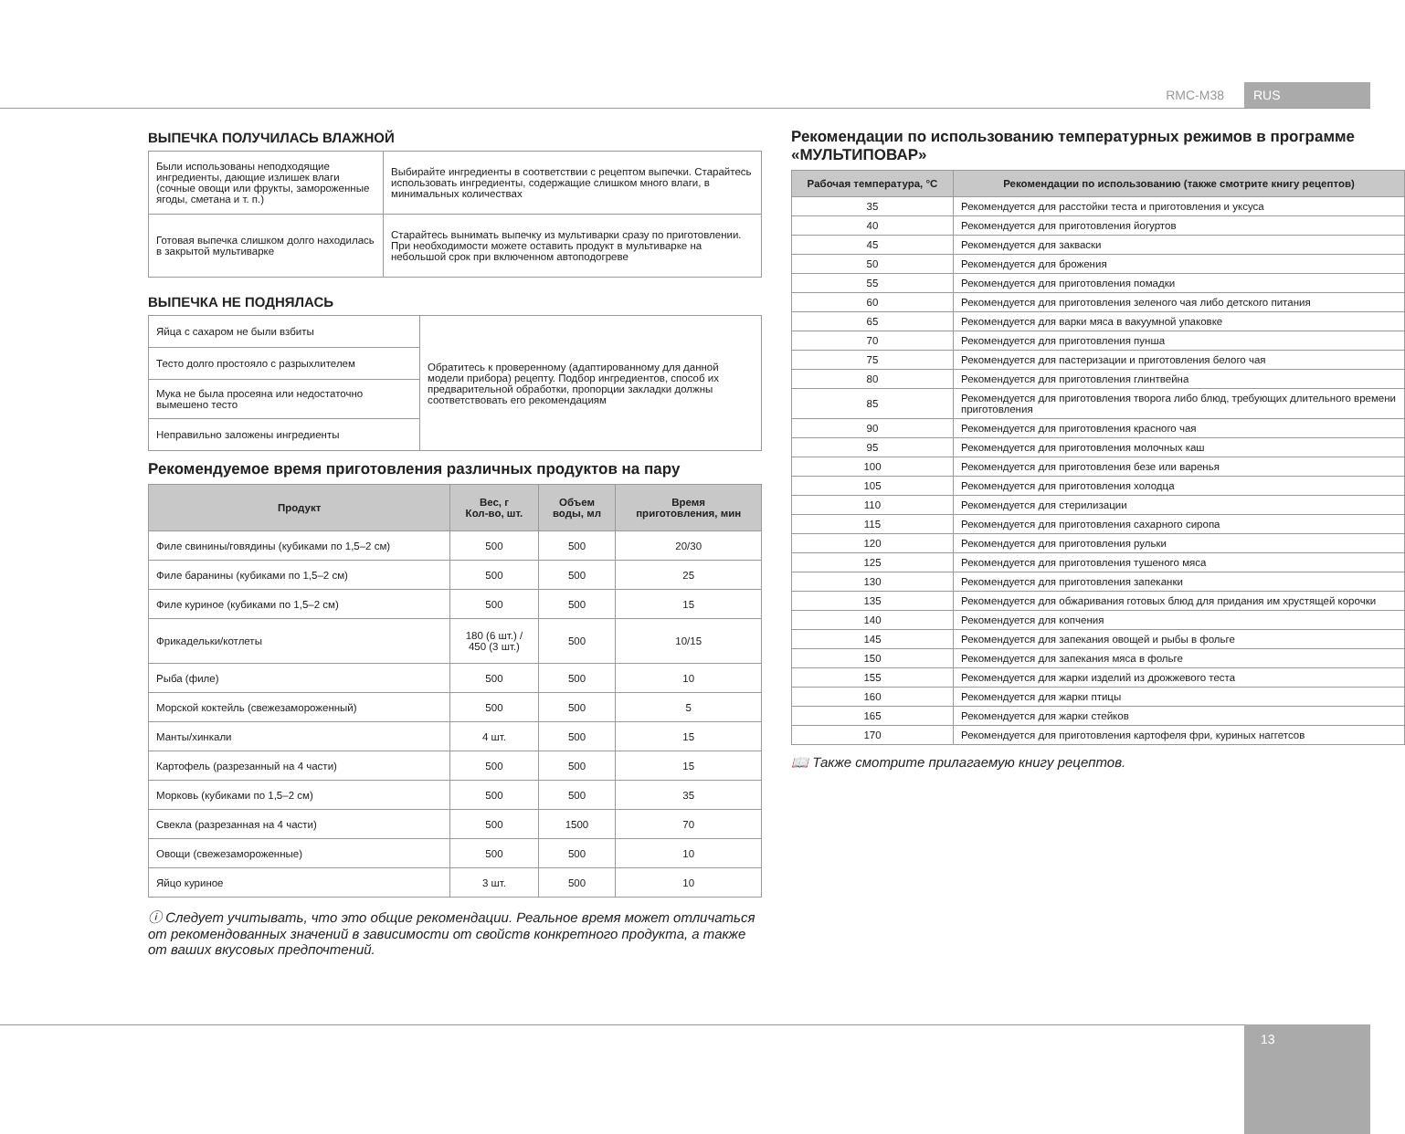RMC-M38 RUS
ВЫПЕЧКА ПОЛУЧИЛАСЬ ВЛАЖНОЙ
| Были использованы неподходящие ингредиенты, дающие излишек влаги (сочные овощи или фрукты, замороженные ягоды, сметана и т. п.) | Выбирайте ингредиенты в соответствии с рецептом выпечки. Старайтесь использовать ингредиенты, содержащие слишком много влаги, в минимальных количествах |
| Готовая выпечка слишком долго находилась в закрытой мультиварке | Старайтесь вынимать выпечку из мультиварки сразу по приготовлении. При необходимости можете оставить продукт в мультиварке на небольшой срок при включенном автоподогреве |
ВЫПЕЧКА НЕ ПОДНЯЛАСЬ
| Яйца с сахаром не были взбиты | Обратитесь к проверенному (адаптированному для данной модели прибора) рецепту. Подбор ингредиентов, способ их предварительной обработки, пропорции закладки должны соответствовать его рекомендациям |
| Тесто долго простояло с разрыхлителем | |
| Мука не была просеяна или недостаточно вымешено тесто | |
| Неправильно заложены ингредиенты | |
Рекомендуемое время приготовления различных продуктов на пару
| Продукт | Вес, г Кол-во, шт. | Объем воды, мл | Время приготовления, мин |
| --- | --- | --- | --- |
| Филе свинины/говядины (кубиками по 1,5–2 см) | 500 | 500 | 20/30 |
| Филе баранины (кубиками по 1,5–2 см) | 500 | 500 | 25 |
| Филе куриное (кубиками по 1,5–2 см) | 500 | 500 | 15 |
| Фрикадельки/котлеты | 180 (6 шт.) / 450 (3 шт.) | 500 | 10/15 |
| Рыба (филе) | 500 | 500 | 10 |
| Морской коктейль (свежезамороженный) | 500 | 500 | 5 |
| Манты/хинкали | 4 шт. | 500 | 15 |
| Картофель (разрезанный на 4 части) | 500 | 500 | 15 |
| Морковь (кубиками по 1,5–2 см) | 500 | 500 | 35 |
| Свекла (разрезанная на 4 части) | 500 | 1500 | 70 |
| Овощи (свежезамороженные) | 500 | 500 | 10 |
| Яйцо куриное | 3 шт. | 500 | 10 |
ⓘ Следует учитывать, что это общие рекомендации. Реальное время может отличаться от рекомендованных значений в зависимости от свойств конкретного продукта, а также от ваших вкусовых предпочтений.
Рекомендации по использованию температурных режимов в программе «МУЛЬТИПОВАР»
| Рабочая температура, °C | Рекомендации по использованию (также смотрите книгу рецептов) |
| --- | --- |
| 35 | Рекомендуется для расстойки теста и приготовления и уксуса |
| 40 | Рекомендуется для приготовления йогуртов |
| 45 | Рекомендуется для закваски |
| 50 | Рекомендуется для брожения |
| 55 | Рекомендуется для приготовления помадки |
| 60 | Рекомендуется для приготовления зеленого чая либо детского питания |
| 65 | Рекомендуется для варки мяса в вакуумной упаковке |
| 70 | Рекомендуется для приготовления пунша |
| 75 | Рекомендуется для пастеризации и приготовления белого чая |
| 80 | Рекомендуется для приготовления глинтвейна |
| 85 | Рекомендуется для приготовления творога либо блюд, требующих длительного времени приготовления |
| 90 | Рекомендуется для приготовления красного чая |
| 95 | Рекомендуется для приготовления молочных каш |
| 100 | Рекомендуется для приготовления безе или варенья |
| 105 | Рекомендуется для приготовления холодца |
| 110 | Рекомендуется для стерилизации |
| 115 | Рекомендуется для приготовления сахарного сиропа |
| 120 | Рекомендуется для приготовления рульки |
| 125 | Рекомендуется для приготовления тушеного мяса |
| 130 | Рекомендуется для приготовления запеканки |
| 135 | Рекомендуется для обжаривания готовых блюд для придания им хрустящей корочки |
| 140 | Рекомендуется для копчения |
| 145 | Рекомендуется для запекания овощей и рыбы в фольге |
| 150 | Рекомендуется для запекания мяса в фольге |
| 155 | Рекомендуется для жарки изделий из дрожжевого теста |
| 160 | Рекомендуется для жарки птицы |
| 165 | Рекомендуется для жарки стейков |
| 170 | Рекомендуется для приготовления картофеля фри, куриных наггетсов |
📖 Также смотрите прилагаемую книгу рецептов.
13